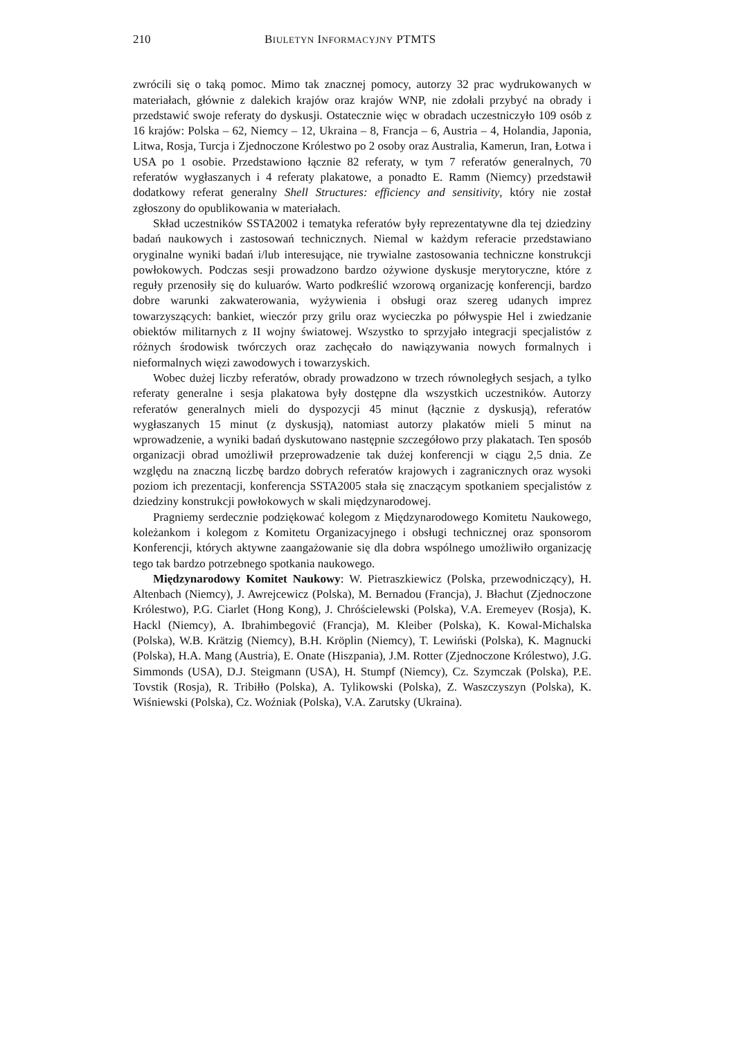210 BIULETYN INFORMACYJNY PTMTS
zwrócili się o taką pomoc. Mimo tak znacznej pomocy, autorzy 32 prac wydrukowanych w materiałach, głównie z dalekich krajów oraz krajów WNP, nie zdołali przybyć na obrady i przedstawić swoje referaty do dyskusji. Ostatecznie więc w obradach uczestniczyło 109 osób z 16 krajów: Polska – 62, Niemcy – 12, Ukraina – 8, Francja – 6, Austria – 4, Holandia, Japonia, Litwa, Rosja, Turcja i Zjednoczone Królestwo po 2 osoby oraz Australia, Kamerun, Iran, Łotwa i USA po 1 osobie. Przedstawiono łącznie 82 referaty, w tym 7 referatów generalnych, 70 referatów wygłaszanych i 4 referaty plakatowe, a ponadto E. Ramm (Niemcy) przedstawił dodatkowy referat generalny Shell Structures: efficiency and sensitivity, który nie został zgłoszony do opublikowania w materiałach.
Skład uczestników SSTA2002 i tematyka referatów były reprezentatywne dla tej dziedziny badań naukowych i zastosowań technicznych. Niemal w każdym referacie przedstawiano oryginalne wyniki badań i/lub interesujące, nie trywialne zastosowania techniczne konstrukcji powłokowych. Podczas sesji prowadzono bardzo ożywione dyskusje merytoryczne, które z reguły przenosiły się do kuluarów. Warto podkreślić wzorową organizację konferencji, bardzo dobre warunki zakwaterowania, wyżywienia i obsługi oraz szereg udanych imprez towarzyszących: bankiet, wieczór przy grilu oraz wycieczka po półwyspie Hel i zwiedzanie obiektów militarnych z II wojny światowej. Wszystko to sprzyjało integracji specjalistów z różnych środowisk twórczych oraz zachęcało do nawiązywania nowych formalnych i nieformalnych więzi zawodowych i towarzyskich.
Wobec dużej liczby referatów, obrady prowadzono w trzech równoległych sesjach, a tylko referaty generalne i sesja plakatowa były dostępne dla wszystkich uczestników. Autorzy referatów generalnych mieli do dyspozycji 45 minut (łącznie z dyskusją), referatów wygłaszanych 15 minut (z dyskusją), natomiast autorzy plakatów mieli 5 minut na wprowadzenie, a wyniki badań dyskutowano następnie szczegółowo przy plakatach. Ten sposób organizacji obrad umożliwił przeprowadzenie tak dużej konferencji w ciągu 2,5 dnia. Ze względu na znaczną liczbę bardzo dobrych referatów krajowych i zagranicznych oraz wysoki poziom ich prezentacji, konferencja SSTA2005 stała się znaczącym spotkaniem specjalistów z dziedziny konstrukcji powłokowych w skali międzynarodowej.
Pragniemy serdecznie podziękować kolegom z Międzynarodowego Komitetu Naukowego, koleżankom i kolegom z Komitetu Organizacyjnego i obsługi technicznej oraz sponsorom Konferencji, których aktywne zaangażowanie się dla dobra wspólnego umożliwiło organizację tego tak bardzo potrzebnego spotkania naukowego.
Międzynarodowy Komitet Naukowy: W. Pietraszkiewicz (Polska, przewodniczący), H. Altenbach (Niemcy), J. Awrejcewicz (Polska), M. Bernadou (Francja), J. Błachut (Zjednoczone Królestwo), P.G. Ciarlet (Hong Kong), J. Chróścielewski (Polska), V.A. Eremeyev (Rosja), K. Hackl (Niemcy), A. Ibrahimbegović (Francja), M. Kleiber (Polska), K. Kowal-Michalska (Polska), W.B. Krätzig (Niemcy), B.H. Kröplin (Niemcy), T. Lewiński (Polska), K. Magnucki (Polska), H.A. Mang (Austria), E. Onate (Hiszpania), J.M. Rotter (Zjednoczone Królestwo), J.G. Simmonds (USA), D.J. Steigmann (USA), H. Stumpf (Niemcy), Cz. Szymczak (Polska), P.E. Tovstik (Rosja), R. Tribiłło (Polska), A. Tylikowski (Polska), Z. Waszczyszyn (Polska), K. Wiśniewski (Polska), Cz. Woźniak (Polska), V.A. Zarutsky (Ukraina).